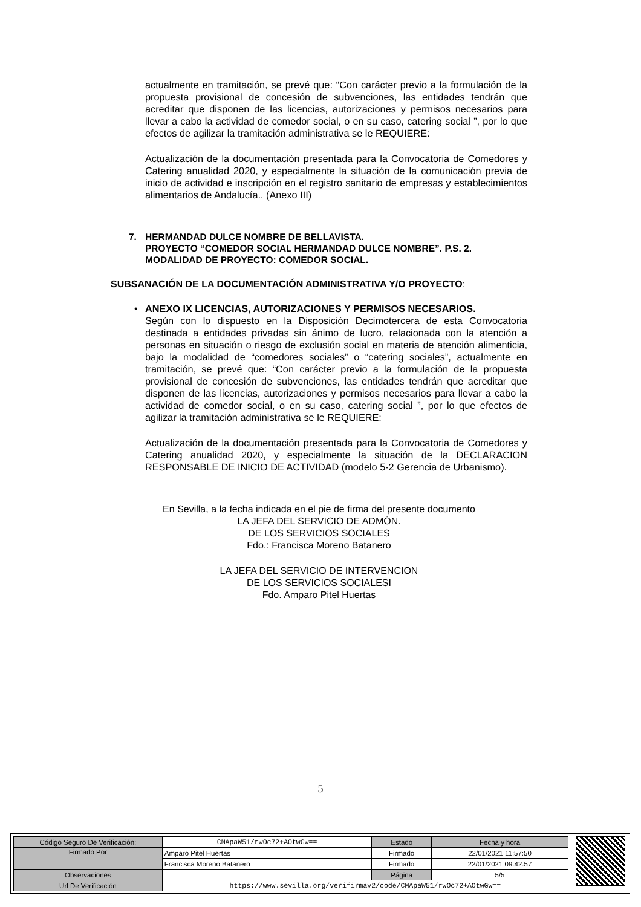actualmente en tramitación, se prevé que: “Con carácter previo a la formulación de la propuesta provisional de concesión de subvenciones, las entidades tendrán que acreditar que disponen de las licencias, autorizaciones y permisos necesarios para llevar a cabo la actividad de comedor social, o en su caso, catering social ”, por lo que efectos de agilizar la tramitación administrativa se le REQUIERE:
Actualización de la documentación presentada para la Convocatoria de Comedores y Catering anualidad 2020, y especialmente la situación de la comunicación previa de inicio de actividad e inscripción en el registro sanitario de empresas y establecimientos alimentarios de Andalucía.. (Anexo III)
7. HERMANDAD DULCE NOMBRE DE BELLAVISTA.
PROYECTO “COMEDOR SOCIAL HERMANDAD DULCE NOMBRE”. P.S. 2.
MODALIDAD DE PROYECTO: COMEDOR SOCIAL.
SUBSANACIÓN DE LA DOCUMENTACIÓN ADMINISTRATIVA Y/O PROYECTO:
• ANEXO IX LICENCIAS, AUTORIZACIONES Y PERMISOS NECESARIOS.
Según con lo dispuesto en la Disposición Decimotercera de esta Convocatoria destinada a entidades privadas sin ánimo de lucro, relacionada con la atención a personas en situación o riesgo de exclusión social en materia de atención alimenticia, bajo la modalidad de “comedores sociales” o “catering sociales”, actualmente en tramitación, se prevé que: “Con carácter previo a la formulación de la propuesta provisional de concesión de subvenciones, las entidades tendrán que acreditar que disponen de las licencias, autorizaciones y permisos necesarios para llevar a cabo la actividad de comedor social, o en su caso, catering social ”, por lo que efectos de agilizar la tramitación administrativa se le REQUIERE:
Actualización de la documentación presentada para la Convocatoria de Comedores y Catering anualidad 2020, y especialmente la situación de la DECLARACION RESPONSABLE DE INICIO DE ACTIVIDAD (modelo 5-2 Gerencia de Urbanismo).
En Sevilla, a la fecha indicada en el pie de firma del presente documento
LA JEFA DEL SERVICIO DE ADMÓN.
DE LOS SERVICIOS SOCIALES
Fdo.: Francisca Moreno Batanero
LA JEFA DEL SERVICIO DE INTERVENCION
DE LOS SERVICIOS SOCIALESI
Fdo. Amparo Pitel Huertas
5
| Código Seguro De Verificación: | CMApaW51/rwOc72+AOtwGw== | Estado | Fecha y hora |
| Firmado Por | Amparo Pitel Huertas | Firmado | 22/01/2021 11:57:50 |
| | Francisca Moreno Batanero | Firmado | 22/01/2021 09:42:57 |
| Observaciones | | Página | 5/5 |
| Url De Verificación | https://www.sevilla.org/verifirmav2/code/CMApaW51/rwOc72+AOtwGw== | | |